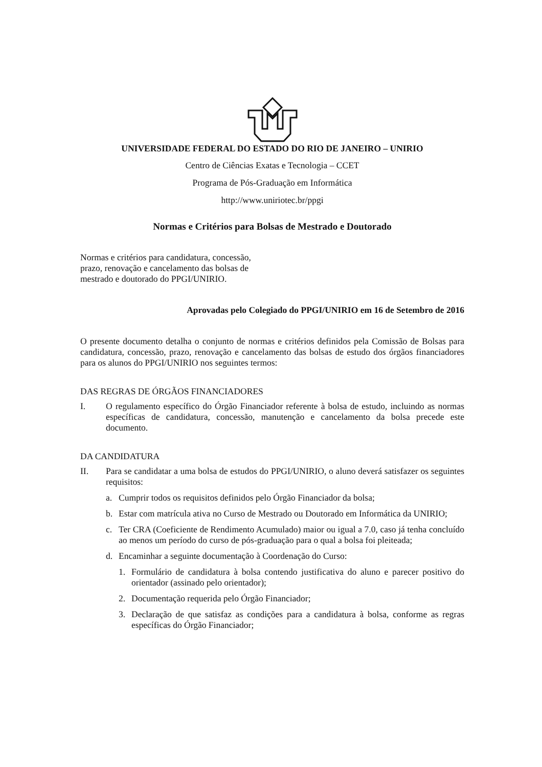UNIVERSIDADE FEDERAL DO ESTADO DO RIO DE JANEIRO – UNIRIO
Centro de Ciências Exatas e Tecnologia – CCET
Programa de Pós-Graduação em Informática
http://www.uniriotec.br/ppgi
Normas e Critérios para Bolsas de Mestrado e Doutorado
Normas e critérios para candidatura, concessão, prazo, renovação e cancelamento das bolsas de mestrado e doutorado do PPGI/UNIRIO.
Aprovadas pelo Colegiado do PPGI/UNIRIO em 16 de Setembro de 2016
O presente documento detalha o conjunto de normas e critérios definidos pela Comissão de Bolsas para candidatura, concessão, prazo, renovação e cancelamento das bolsas de estudo dos órgãos financiadores para os alunos do PPGI/UNIRIO nos seguintes termos:
DAS REGRAS DE ÓRGÃOS FINANCIADORES
I. O regulamento específico do Órgão Financiador referente à bolsa de estudo, incluindo as normas específicas de candidatura, concessão, manutenção e cancelamento da bolsa precede este documento.
DA CANDIDATURA
II. Para se candidatar a uma bolsa de estudos do PPGI/UNIRIO, o aluno deverá satisfazer os seguintes requisitos:
a. Cumprir todos os requisitos definidos pelo Órgão Financiador da bolsa;
b. Estar com matrícula ativa no Curso de Mestrado ou Doutorado em Informática da UNIRIO;
c. Ter CRA (Coeficiente de Rendimento Acumulado) maior ou igual a 7.0, caso já tenha concluído ao menos um período do curso de pós-graduação para o qual a bolsa foi pleiteada;
d. Encaminhar a seguinte documentação à Coordenação do Curso:
1. Formulário de candidatura à bolsa contendo justificativa do aluno e parecer positivo do orientador (assinado pelo orientador);
2. Documentação requerida pelo Órgão Financiador;
3. Declaração de que satisfaz as condições para a candidatura à bolsa, conforme as regras específicas do Órgão Financiador;